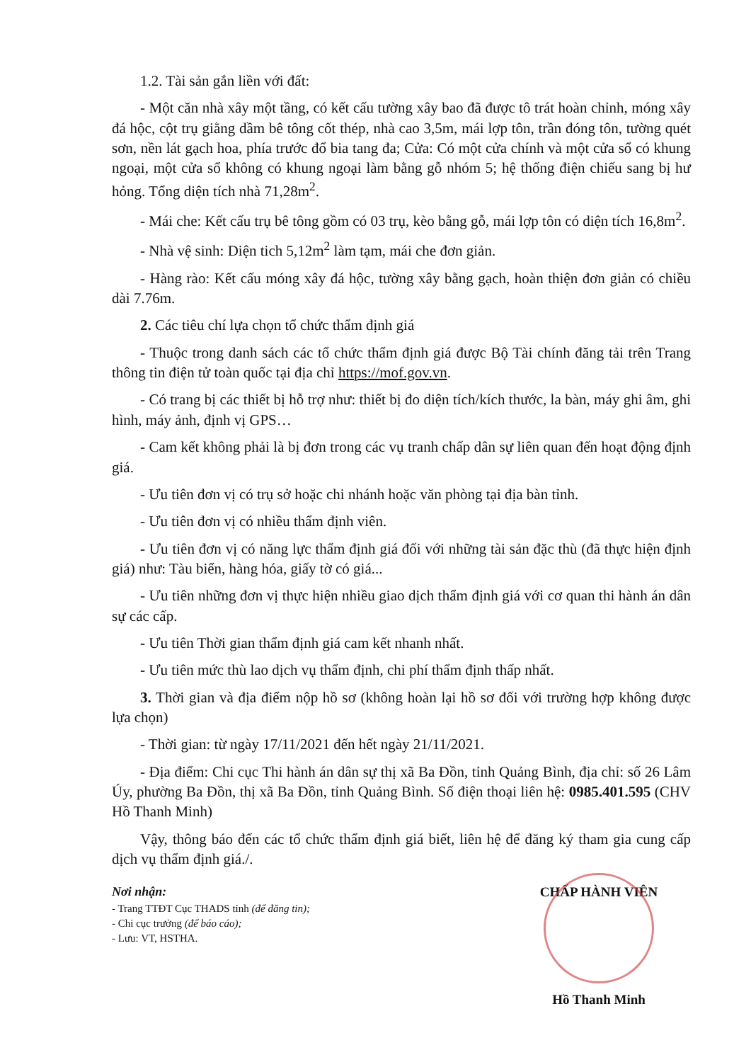1.2. Tài sản gắn liền với đất:
- Một căn nhà xây một tầng, có kết cấu tường xây bao đã được tô trát hoàn chỉnh, móng xây đá hộc, cột trụ giằng dầm bê tông cốt thép, nhà cao 3,5m, mái lợp tôn, trần đóng tôn, tường quét sơn, nền lát gạch hoa, phía trước đổ bia tang đa; Cửa: Có một cửa chính và một cửa sổ có khung ngoại, một cửa sổ không có khung ngoại làm bằng gỗ nhóm 5; hệ thống điện chiếu sang bị hư hỏng. Tổng diện tích nhà 71,28m<sup>2</sup>.
- Mái che: Kết cấu trụ bê tông gồm có 03 trụ, kèo bằng gỗ, mái lợp tôn có diện tích 16,8m<sup>2</sup>.
- Nhà vệ sinh: Diện tich 5,12m<sup>2</sup> làm tạm, mái che đơn giản.
- Hàng rào: Kết cấu móng xây đá hộc, tường xây bằng gạch, hoàn thiện đơn giản có chiều dài 7.76m.
2. Các tiêu chí lựa chọn tổ chức thẩm định giá
- Thuộc trong danh sách các tổ chức thẩm định giá được Bộ Tài chính đăng tải trên Trang thông tin điện tử toàn quốc tại địa chỉ https://mof.gov.vn.
- Có trang bị các thiết bị hỗ trợ như: thiết bị đo diện tích/kích thước, la bàn, máy ghi âm, ghi hình, máy ảnh, định vị GPS…
- Cam kết không phải là bị đơn trong các vụ tranh chấp dân sự liên quan đến hoạt động định giá.
- Ưu tiên đơn vị có trụ sở hoặc chi nhánh hoặc văn phòng tại địa bàn tỉnh.
- Ưu tiên đơn vị có nhiều thẩm định viên.
- Ưu tiên đơn vị có năng lực thẩm định giá đối với những tài sản đặc thù (đã thực hiện định giá) như: Tàu biển, hàng hóa, giấy tờ có giá...
- Ưu tiên những đơn vị thực hiện nhiều giao dịch thẩm định giá với cơ quan thi hành án dân sự các cấp.
- Ưu tiên Thời gian thẩm định giá cam kết nhanh nhất.
- Ưu tiên mức thù lao dịch vụ thẩm định, chi phí thẩm định thấp nhất.
3. Thời gian và địa điểm nộp hồ sơ (không hoàn lại hồ sơ đối với trường hợp không được lựa chọn)
- Thời gian: từ ngày 17/11/2021 đến hết ngày 21/11/2021.
- Địa điểm: Chi cục Thi hành án dân sự thị xã Ba Đồn, tỉnh Quảng Bình, địa chỉ: số 26 Lâm Úy, phường Ba Đồn, thị xã Ba Đồn, tỉnh Quảng Bình. Số điện thoại liên hệ: 0985.401.595 (CHV Hồ Thanh Minh)
Vậy, thông báo đến các tổ chức thẩm định giá biết, liên hệ để đăng ký tham gia cung cấp dịch vụ thẩm định giá./.
Nơi nhận:
- Trang TTĐT Cục THADS tỉnh (để đăng tin);
- Chi cục trưởng (để báo cáo);
- Lưu: VT, HSTHA.
CHẤP HÀNH VIÊN
Hồ Thanh Minh